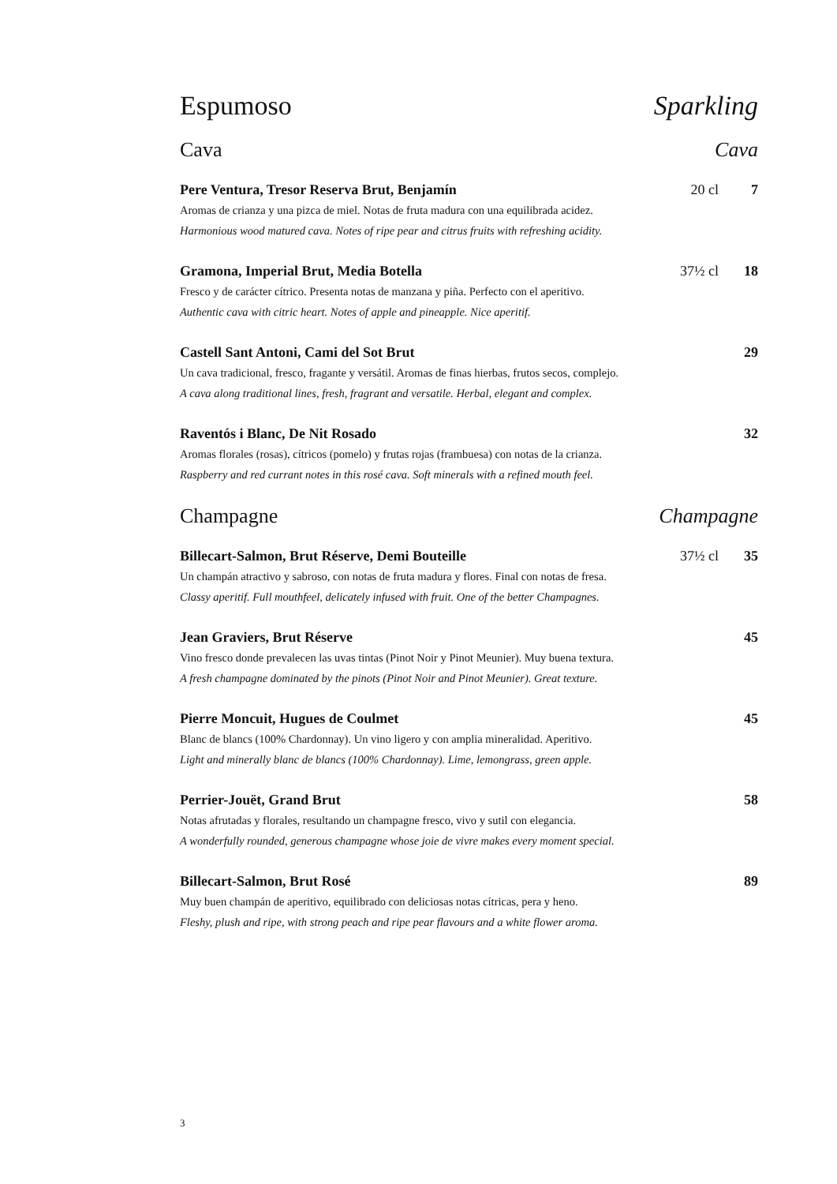Espumoso Sparkling
Cava Cava
Pere Ventura, Tresor Reserva Brut, Benjamín 20 cl 7
Aromas de crianza y una pizca de miel. Notas de fruta madura con una equilibrada acidez.
Harmonious wood matured cava. Notes of ripe pear and citrus fruits with refreshing acidity.
Gramona, Imperial Brut, Media Botella 37½ cl 18
Fresco y de carácter cítrico. Presenta notas de manzana y piña. Perfecto con el aperitivo.
Authentic cava with citric heart. Notes of apple and pineapple. Nice aperitif.
Castell Sant Antoni, Cami del Sot Brut 29
Un cava tradicional, fresco, fragante y versátil. Aromas de finas hierbas, frutos secos, complejo.
A cava along traditional lines, fresh, fragrant and versatile. Herbal, elegant and complex.
Raventós i Blanc, De Nit Rosado 32
Aromas florales (rosas), cítricos (pomelo) y frutas rojas (frambuesa) con notas de la crianza.
Raspberry and red currant notes in this rosé cava. Soft minerals with a refined mouth feel.
Champagne Champagne
Billecart-Salmon, Brut Réserve, Demi Bouteille 37½ cl 35
Un champán atractivo y sabroso, con notas de fruta madura y flores. Final con notas de fresa.
Classy aperitif. Full mouthfeel, delicately infused with fruit. One of the better Champagnes.
Jean Graviers, Brut Réserve 45
Vino fresco donde prevalecen las uvas tintas (Pinot Noir y Pinot Meunier). Muy buena textura.
A fresh champagne dominated by the pinots (Pinot Noir and Pinot Meunier). Great texture.
Pierre Moncuit, Hugues de Coulmet 45
Blanc de blancs (100% Chardonnay). Un vino ligero y con amplia mineralidad. Aperitivo.
Light and minerally blanc de blancs (100% Chardonnay). Lime, lemongrass, green apple.
Perrier-Jouët, Grand Brut 58
Notas afrutadas y florales, resultando un champagne fresco, vivo y sutil con elegancia.
A wonderfully rounded, generous champagne whose joie de vivre makes every moment special.
Billecart-Salmon, Brut Rosé 89
Muy buen champán de aperitivo, equilibrado con deliciosas notas cítricas, pera y heno.
Fleshy, plush and ripe, with strong peach and ripe pear flavours and a white flower aroma.
3